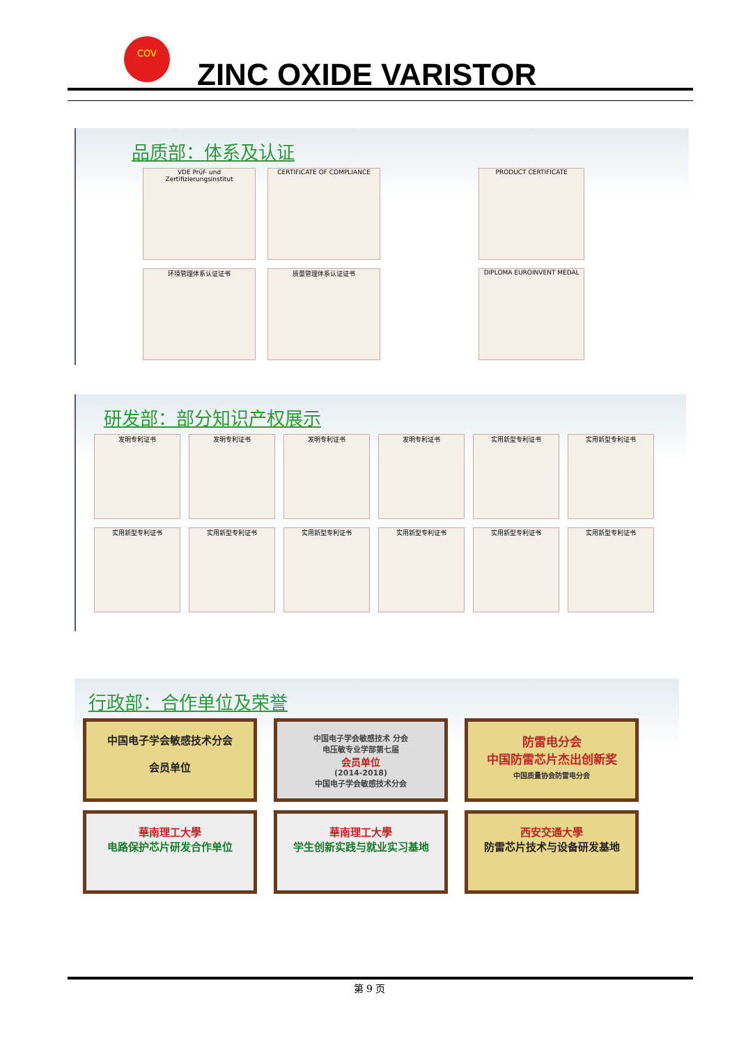COV
ZINC OXIDE VARISTOR
品质部：体系及认证
VDE Prüf- und Zertifizierungsinstitut
CERTIFICATE OF COMPLIANCE PRODUCT CERTIFICATE
环境管理体系认证证书 质量管理体系认证证书 DIPLOMA EUROINVENT MEDAL
研发部：部分知识产权展示
发明专利证书 发明专利证书 发明专利证书 发明专利证书 实用新型专利证书 实用新型专利证书 实用新型专利证书 实用新型专利证书 实用新型专利证书 实用新型专利证书 实用新型专利证书 实用新型专利证书
行政部：合作单位及荣誉
中国电子学会敏感技术分会
会员单位
中国电子学会敏感技术 分会
电压敏专业学部第七届
会员单位
(2014-2018)
中国电子学会敏感技术分会
防雷电分会
中国防雷芯片杰出创新奖
中国质量协会防雷电分会
華南理工大學
电路保护芯片研发合作单位
華南理工大學
学生创新实践与就业实习基地
西安交通大學
防雷芯片技术与设备研发基地
第 9 页